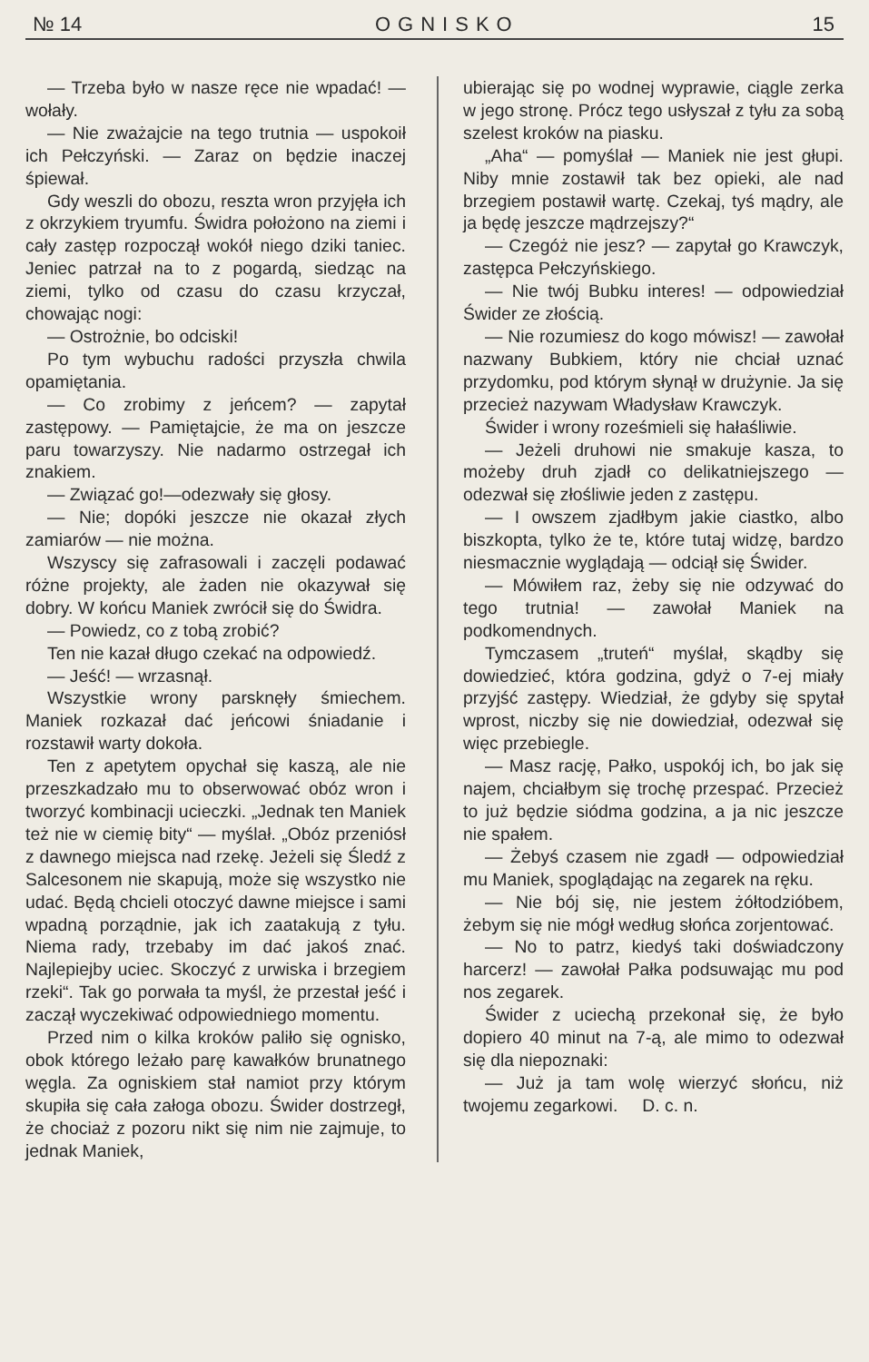№ 14 OGNISKO 15
— Trzeba było w nasze ręce nie wpadać! — wołały.
— Nie zważajcie na tego trutnia — uspokoił ich Pełczyński. — Zaraz on będzie inaczej śpiewał.
Gdy weszli do obozu, reszta wron przyjęła ich z okrzykiem tryumfu. Świdra położono na ziemi i cały zastęp rozpoczął wokół niego dziki taniec. Jeniec patrzał na to z pogardą, siedząc na ziemi, tylko od czasu do czasu krzyczał, chowając nogi:
— Ostrożnie, bo odciski!
Po tym wybuchu radości przyszła chwila opamiętania.
— Co zrobimy z jeńcem? — zapytał zastępowy. — Pamiętajcie, że ma on jeszcze paru towarzyszy. Nie nadarmo ostrzegał ich znakiem.
— Związać go!—odezwały się głosy.
— Nie; dopóki jeszcze nie okazał złych zamiarów — nie można.
Wszyscy się zafrasowali i zaczęli podawać różne projekty, ale żaden nie okazywał się dobry. W końcu Maniek zwrócił się do Świdra.
— Powiedz, co z tobą zrobić?
Ten nie kazał długo czekać na odpowiedź.
— Jeść! — wrzasnął.
Wszystkie wrony parsknęły śmiechem. Maniek rozkazał dać jeńcowi śniadanie i rozstawił warty dokoła.
Ten z apetytem opychał się kaszą, ale nie przeszkadzało mu to obserwować obóz wron i tworzyć kombinacji ucieczki. „Jednak ten Maniek też nie w ciemię bity“ — myślał. „Obóz przeniósł z dawnego miejsca nad rzekę. Jeżeli się Śledź z Salcesonem nie skapują, może się wszystko nie udać. Będą chcieli otoczyć dawne miejsce i sami wpadną porządnie, jak ich zaatakują z tyłu. Niema rady, trzebaby im dać jakoś znać. Najlepiejby uciec. Skoczyć z urwiska i brzegiem rzeki“. Tak go porwała ta myśl, że przestał jeść i zaczął wyczekiwać odpowiedniego momentu.
Przed nim o kilka kroków paliło się ognisko, obok którego leżało parę kawałków brunatnego węgla. Za ogniskiem stał namiot przy którym skupiła się cała załoga obozu. Świder dostrzegł, że chociaż z pozoru nikt się nim nie zajmuje, to jednak Maniek,
ubierając się po wodnej wyprawie, ciągle zerka w jego stronę. Prócz tego usłyszał z tyłu za sobą szelest kroków na piasku.
„Aha“ — pomyślał — Maniek nie jest głupi. Niby mnie zostawił tak bez opieki, ale nad brzegiem postawił wartę. Czekaj, tyś mądry, ale ja będę jeszcze mądrzejszy?“
— Czegóż nie jesz? — zapytał go Krawczyk, zastępca Pełczyńskiego.
— Nie twój Bubku interes! — odpowiedział Świder ze złością.
— Nie rozumiesz do kogo mówisz! — zawołał nazwany Bubkiem, który nie chciał uznać przydomku, pod którym słynął w drużynie. Ja się przecież nazywam Władysław Krawczyk.
Świder i wrony roześmieli się hałaśliwie.
— Jeżeli druhowi nie smakuje kasza, to możeby druh zjadł co delikatniejszego — odezwał się złośliwie jeden z zastępu.
— I owszem zjadłbym jakie ciastko, albo biszkopta, tylko że te, które tutaj widzę, bardzo niesmacznie wyglądają — odciął się Świder.
— Mówiłem raz, żeby się nie odzywać do tego trutnia! — zawołał Maniek na podkomendnych.
Tymczasem „truteń“ myślał, skądby się dowiedzieć, która godzina, gdyż o 7-ej miały przyjść zastępy. Wiedział, że gdyby się spytał wprost, niczby się nie dowiedział, odezwał się więc przebiegle.
— Masz rację, Pałko, uspokój ich, bo jak się najem, chciałbym się trochę przespać. Przecież to już będzie siódma godzina, a ja nic jeszcze nie spałem.
— Żebyś czasem nie zgadł — odpowiedział mu Maniek, spoglądając na zegarek na ręku.
— Nie bój się, nie jestem żółtodzióbem, żebym się nie mógł według słońca zorjentować.
— No to patrz, kiedyś taki doświadczony harcerz! — zawołał Pałka podsuwając mu pod nos zegarek.
Świder z uciechą przekonał się, że było dopiero 40 minut na 7-ą, ale mimo to odezwał się dla niepoznaki:
— Już ja tam wolę wierzyć słońcu, niż twojemu zegarkowi. D. c. n.